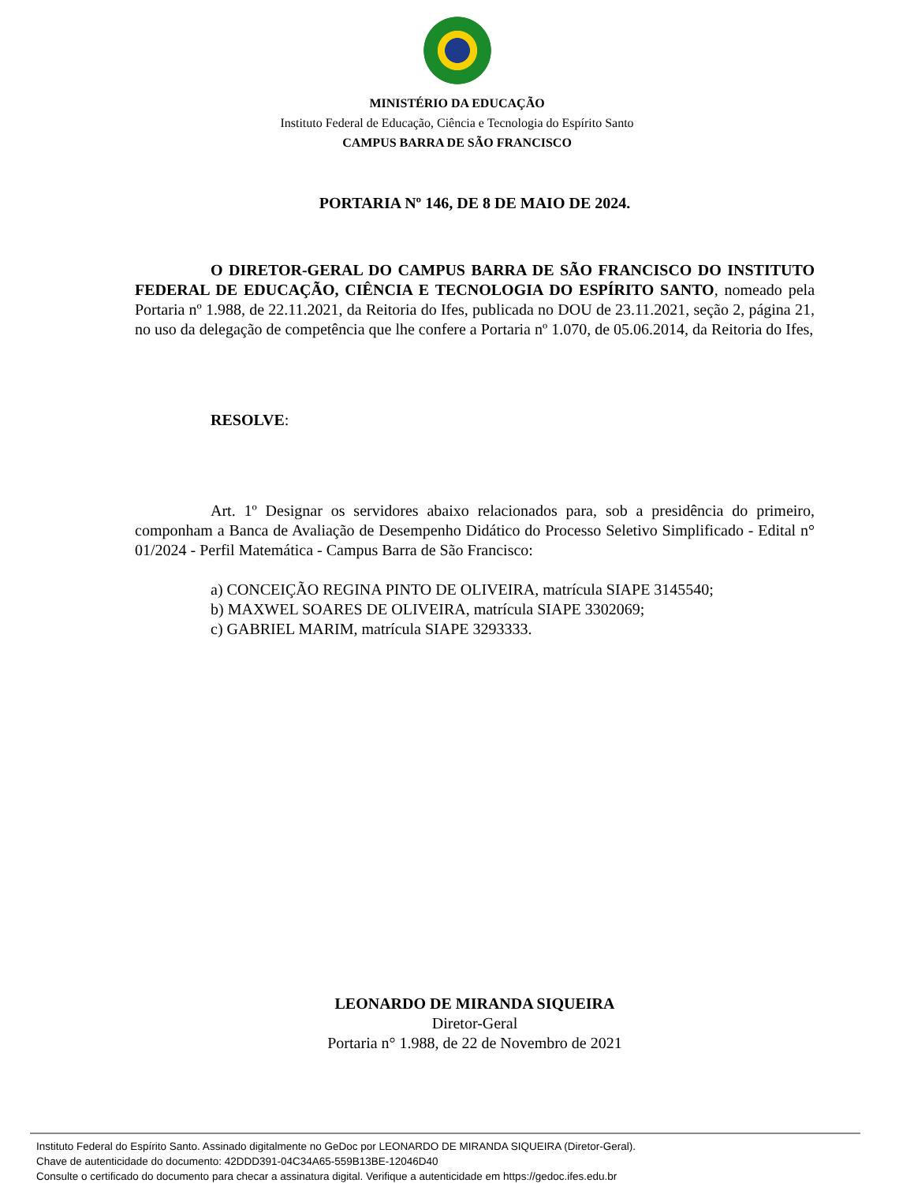MINISTÉRIO DA EDUCAÇÃO
Instituto Federal de Educação, Ciência e Tecnologia do Espírito Santo
CAMPUS BARRA DE SÃO FRANCISCO
PORTARIA Nº 146, DE 8 DE MAIO DE 2024.
O DIRETOR-GERAL DO CAMPUS BARRA DE SÃO FRANCISCO DO INSTITUTO FEDERAL DE EDUCAÇÃO, CIÊNCIA E TECNOLOGIA DO ESPÍRITO SANTO, nomeado pela Portaria nº 1.988, de 22.11.2021, da Reitoria do Ifes, publicada no DOU de 23.11.2021, seção 2, página 21, no uso da delegação de competência que lhe confere a Portaria nº 1.070, de 05.06.2014, da Reitoria do Ifes,
RESOLVE:
Art. 1º Designar os servidores abaixo relacionados para, sob a presidência do primeiro, componham a Banca de Avaliação de Desempenho Didático do Processo Seletivo Simplificado - Edital n° 01/2024 - Perfil Matemática - Campus Barra de São Francisco:
a) CONCEIÇÃO REGINA PINTO DE OLIVEIRA, matrícula SIAPE 3145540;
b) MAXWEL SOARES DE OLIVEIRA, matrícula SIAPE 3302069;
c) GABRIEL MARIM, matrícula SIAPE 3293333.
LEONARDO DE MIRANDA SIQUEIRA
Diretor-Geral
Portaria n° 1.988, de 22 de Novembro de 2021
Instituto Federal do Espírito Santo. Assinado digitalmente no GeDoc por LEONARDO DE MIRANDA SIQUEIRA (Diretor-Geral).
Chave de autenticidade do documento: 42DDD391-04C34A65-559B13BE-12046D40
Consulte o certificado do documento para checar a assinatura digital. Verifique a autenticidade em https://gedoc.ifes.edu.br